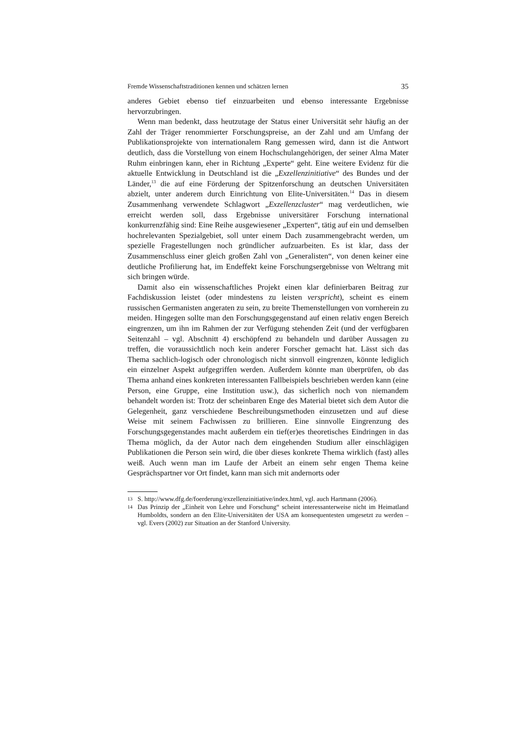Fremde Wissenschaftstraditionen kennen und schätzen lernen 35
anderes Gebiet ebenso tief einzuarbeiten und ebenso interessante Ergebnisse hervorzubringen.
Wenn man bedenkt, dass heutzutage der Status einer Universität sehr häufig an der Zahl der Träger renommierter Forschungspreise, an der Zahl und am Umfang der Publikationsprojekte von internationalem Rang gemessen wird, dann ist die Antwort deutlich, dass die Vorstellung von einem Hochschulangehörigen, der seiner Alma Mater Ruhm einbringen kann, eher in Richtung „Experte“ geht. Eine weitere Evidenz für die aktuelle Entwicklung in Deutschland ist die „Exzellenzinitiative“ des Bundes und der Länder,<sup>13</sup> die auf eine Förderung der Spitzenforschung an deutschen Universitäten abzielt, unter anderem durch Einrichtung von Elite-Universitäten.<sup>14</sup> Das in diesem Zusammenhang verwendete Schlagwort „Exzellenzcluster“ mag verdeutlichen, wie erreicht werden soll, dass Ergebnisse universitärer Forschung international konkurrenzfähig sind: Eine Reihe ausgewiesener „Experten“, tätig auf ein und demselben hochrelevanten Spezialgebiet, soll unter einem Dach zusammengebracht werden, um spezielle Fragestellungen noch gründlicher aufzuarbeiten. Es ist klar, dass der Zusammenschluss einer gleich großen Zahl von „Generalisten“, von denen keiner eine deutliche Profilierung hat, im Endeffekt keine Forschungsergebnisse von Weltrang mit sich bringen würde.
Damit also ein wissenschaftliches Projekt einen klar definierbaren Beitrag zur Fachdiskussion leistet (oder mindestens zu leisten verspricht), scheint es einem russischen Germanisten angeraten zu sein, zu breite Themenstellungen von vornherein zu meiden. Hingegen sollte man den Forschungsgegenstand auf einen relativ engen Bereich eingrenzen, um ihn im Rahmen der zur Verfügung stehenden Zeit (und der verfügbaren Seitenzahl – vgl. Abschnitt 4) erschöpfend zu behandeln und darüber Aussagen zu treffen, die voraussichtlich noch kein anderer Forscher gemacht hat. Lässt sich das Thema sachlich-logisch oder chronologisch nicht sinnvoll eingrenzen, könnte lediglich ein einzelner Aspekt aufgegriffen werden. Außerdem könnte man überprüfen, ob das Thema anhand eines konkreten interessanten Fallbeispiels beschrieben werden kann (eine Person, eine Gruppe, eine Institution usw.), das sicherlich noch von niemandem behandelt worden ist: Trotz der scheinbaren Enge des Material bietet sich dem Autor die Gelegenheit, ganz verschiedene Beschreibungsmethoden einzusetzen und auf diese Weise mit seinem Fachwissen zu brillieren. Eine sinnvolle Eingrenzung des Forschungsgegenstandes macht außerdem ein tief(er)es theoretisches Eindringen in das Thema möglich, da der Autor nach dem eingehenden Studium aller einschlägigen Publikationen die Person sein wird, die über dieses konkrete Thema wirklich (fast) alles weiß. Auch wenn man im Laufe der Arbeit an einem sehr engen Thema keine Gesprächspartner vor Ort findet, kann man sich mit andernorts oder
13 S. http://www.dfg.de/foerderung/exzellenzinitiative/index.html, vgl. auch Hartmann (2006).
14 Das Prinzip der „Einheit von Lehre und Forschung“ scheint interessanterweise nicht im Heimatland Humboldts, sondern an den Elite-Universitäten der USA am konsequentesten umgesetzt zu werden – vgl. Evers (2002) zur Situation an der Stanford University.